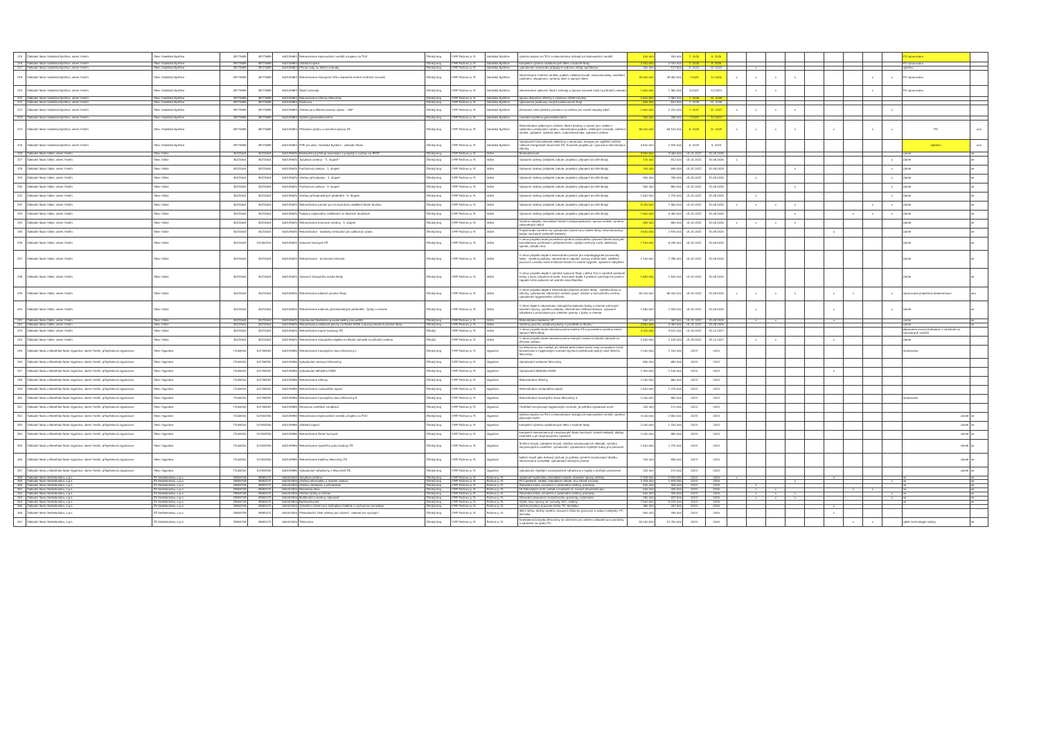| 215 | Základní škola Valašská Bystřice, okres Vsetín | Obec Valašská Bystřice | 48773689 | 48773689 | 600149684 | Rekonstrukce teplovodních ventilů a bojleru na TUV | Zlínský kraj | ORP Rožnov p. R. | Valašská Bystřice | výměna bojleru na TUV a rekonstrukce stávajících teplovodních ventilů | 400 000 | 340 000 | 7. 2025 | 8. 2025 | | | | | | | | | | PD zpracována | |
| 216 | Základní škola Valašská Bystřice, okres Vsetín | Obec Valašská Bystřice | 48773689 | 48773689 | 600149684 | Ústřední topení | Zlínský kraj | ORP Rožnov p. R. | Valašská Bystřice | kompletní výměna radiátorových těles v budově školy | 2 400 000 | 2 040 000 | 7. 2025 | 8. 2025 | | | | | | | | | | PD zpracována | |
| 217 | Základní škola Valašská Bystřice, okres Vsetín | Obec Valašská Bystřice | 48773689 | 48773689 | 600149684 | Přívod vody na školní zahrady | Zlínský kraj | ORP Rožnov p. R. | Valašská Bystřice | vybudování vodovodní přípojky k vodnímu zdroji nad školou | 150 000 | 127 500 | 5. 2022 | 12. 2022 | | x | | | | | | | | splněno | |
| 218 | Základní škola Valašská Bystřice, okres Vsetín | Obec Valašská Bystřice | 48773689 | 48773689 | 600149684 | Rekonstrukce stávajících tříd a kabinetů včetně vnitřních rozvodů | Zlínský kraj | ORP Rožnov p. R. | Valašská Bystřice | rekonstrukce vnitřních omítek, podlah, elektrorozvodů, zdravotechniky, osvětlení, zastínění, rekuperace, výměna oken a topných těles | 33 000 000 | 28 050 000 | 7.2025 | 12.2025 | x | x | x | x | | | | x | x | PD zpracována | |
| 219 | Základní škola Valašská Bystřice, okres Vsetín | Obec Valašská Bystřice | 48773689 | 48773689 | 600149684 | Školní zahrada | Zlínský kraj | ORP Rožnov p. R. | Valašská Bystřice | rekonstrukce oplocení školní zahrady a úprava travnaté části na přírodní zahradu | 1 600 000 | 1 360 000 | 5.2024 | 12.2024 | | x | x | | | | | x | | PD zpracována | |
| 220 | Základní škola Valašská Bystřice, okres Vsetín | Obec Valašská Bystřice | 48773689 | 48773689 | 600149684 | Rekonstrukce střechy tělocvičny | Zlínský kraj | ORP Rožnov p. R. | Valašská Bystřice | úprava dispozice střechy s výměnou střešní krytiny | 1 600 000 | 1 360 000 | 7. 2026 | 12. 2026 | | | | | | | | | | | |
| 221 | Základní škola Valašská Bystřice, okres Vsetín | Obec Valašská Bystřice | 48773689 | 48773689 | 600149684 | Posilovna | Zlínský kraj | ORP Rožnov p. R. | Valašská Bystřice | vybavenost posilovny novými posilovacími stroji | 600 000 | 510 000 | 7. 2025 | 12. 2025 | | | | | | | | | | | |
| 222 | Základní škola Valašská Bystřice, okres Vsetín | Obec Valašská Bystřice | 48773689 | 48773689 | 600149684 | Učebna pro diferencovanou výuku – 2NP | Zlínský kraj | ORP Rožnov p. R. | Valašská Bystřice | přestavba části půdního prostoru na učebnu pro menší skupiny žáků | 2 600 000 | 2 210 000 | 7. 2027 | 12. 2027 | x | x | x | x | | | | | x | | |
| 223 | Základní škola Valašská Bystřice, okres Vsetín | Obec Valašská Bystřice | 48773689 | 48773689 | 600149684 | Systém generálního klíče | Zlínský kraj | ORP Rožnov p. R. | Valašská Bystřice | zavedení systému generálního klíče | 300 000 | 255 000 | 7.2024 | 12.2024 | | | | | | | | | | | |
| 224 | Základní škola Valašská Bystřice, okres Vsetín | Obec Valašská Bystřice | 48773689 | 48773689 | 600149684 | Přístavba výtahu a stavební úprava ZŠ | Zlínský kraj | ORP Rožnov p. R. | Valašská Bystřice | Rekonstrukce odborných učeben, školní družiny a zázemí pro učitele s výstavbou venkovního výtahu, rekonstrukce podlah, veškerých rozvodů, vnitřních omítek, vytápění, výměna oken, vzduchotechnika, vybavení učeben | 66 000 000 | 56 100 000 | 6. 2025 | 12. 2025 | x | x | x | x | | x | | x | x | PD | ano |
| 225 | Základní škola Valašská Bystřice, okres Vsetín | Obec Valašská Bystřice | 48773689 | 48773689 | 600149684 | FVE pro obec Valašská Bystřice - základní škola | Zlínský kraj | ORP Rožnov p. R. | Valašská Bystřice | Vybudování fotovoltaické elektrárny a akumulací energie pro zajištění snížení celkové energetické náročnosti ZŠ. Součástí projektu je i vynucená rekonstrukce střechy. | 3 500 000 | 2 975 000 | 5. 2023 | 9. 2023 | | | | | | | | | | splněno | ano |
| 226 | Základní škola Vidče, okres Vsetín | Obec Vidče | 45211604 | 45211604 | 600149625 | Bezbariérový přístup související s projekty s vazbou na IROP | Zlínský kraj | ORP Rožnov p. R. | Vidče | Bezbariérovost | 3 600 000 | 3 060 000 | 01.01.2022 | 31.08.2025 | | | | | | | | | | záměr | ne |
| 227 | Základní škola Vidče, okres Vsetín | Obec Vidče | 45211604 | 45211604 | 600149625 | Jazyková učebna - "1. stupeň" | Zlínský kraj | ORP Rožnov p. R. | Vidče | Vybavení učebny (nábytek, tabule, projektor, připojení do sítě školy) | 720 000 | 612 000 | 01.01.2022 | 31.08.2025 | x | | | | | | | | x | záměr | ne |
| 228 | Základní škola Vidče, okres Vsetín | Obec Vidče | 45211604 | 45211604 | 600149625 | Počítačová učebna - 1. stupeň | Zlínský kraj | ORP Rožnov p. R. | Vidče | Vybavení učebny (nábytek, tabule, projektor, připojení do sítě školy) | 700 000 | 595 000 | 01.01.2022 | 31.08.2025 | | | | x | | | | | x | záměr | ne |
| 229 | Základní škola Vidče, okres Vsetín | Obec Vidče | 45211604 | 45211604 | 600149625 | Učebna přírodopisu - 1. stupeň | Zlínský kraj | ORP Rožnov p. R. | Vidče | Vybavení učebny (nábytek, tabule, projektor, připojení do sítě školy) | 900 000 | 765 000 | 01.01.2022 | 31.08.2025 | | x | | | | | | | x | záměr | ne |
| 230 | Základní škola Vidče, okres Vsetín | Obec Vidče | 45211604 | 45211604 | 600149625 | Počítačová učebna - II. stupeň | Zlínský kraj | ORP Rožnov p. R. | Vidče | Vybavení učebny (nábytek, tabule, projektor, připojení do sítě školy) | 900 000 | 850 000 | 01.01.2022 | 31.08.2025 | | | | x | | | | | x | záměr | ne |
| 231 | Základní škola Vidče, okres Vsetín | Obec Vidče | 45211604 | 45211604 | 600149625 | Učebna přírodovědných předmětů - II. Stupeň | Zlínský kraj | ORP Rožnov p. R. | Vidče | Vybavení učebny (nábytek, tabule, projektor, připojení do sítě školy) | 1 500 000 | 1 275 000 | 01.01.2022 | 31.08.2025 | | x | | | | | | | x | záměr | ne |
| 232 | Základní škola Vidče, okres Vsetín | Obec Vidče | 45211604 | 45211604 | 600149625 | Rekonstrukce prostor pro činnost dvou oddělení školní družiny | Zlínský kraj | ORP Rožnov p. R. | Vidče | Vybavení učebny (nábytek, tabule, projektor, připojení do sítě školy) | 9 000 000 | 7 650 000 | 01.01.2022 | 31.08.2025 | x | x | x | x | | | | x | x | záměr | ne |
| 233 | Základní škola Vidče, okres Vsetín | Obec Vidče | 45211604 | 45211604 | 600149625 | Podpora zájmového vzdělávání ve školních družinách | Zlínský kraj | ORP Rožnov p. R. | Vidče | Vybavení učebny (nábytek, tabule, projektor, připojení do sítě školy) | 7 600 000 | 6 460 000 | 01.01.2022 | 31.08.2025 | | | | x | | | x | x | x | záměr | ne |
| 234 | Základní škola Vidče, okres Vsetín | Obec Vidče | 45211604 | 45211604 | 600149625 | Rekonstrukce kmenové učebny - 1. stupeň | Zlínský kraj | ORP Rožnov p. R. | Vidče | Výměna nábytku, interaktivní tabule s dataprojektorem, oprava omítek, výměna vestavěných skříní. | 800 000 | 680 000 | 01.01.2022 | 31.08.2025 | x | x | x | x | | | | | | záměr | ne |
| 235 | Základní škola Vidče, okres Vsetín | Obec Vidče | 45211604 | 45211604 | 600149625 | Rekonstrukce - kabinety nesloužící pro odbornou výuku | Zlínský kraj | ORP Rožnov p. R. | Vidče | Projekt bude zaměřen na vybudování zázemí pro učitele školy, rekonstruovány budou současné zastaralé kabinety | 3 500 000 | 2 975 000 | 01.01.2022 | 31.08.2025 | | | | | | x | | | | záměr | ne |
| 236 | Základní škola Vidče, okres Vsetín | Obec Vidče | 45211604 | 120400120 | 600149625 | Vybavení kuchyně ZŠ | Zlínský kraj | ORP Rožnov p. R. | Vidče | V rámci projektu bude provedena výměna zastaralého vybavení školní kuchyně - konvektomat, profirobot s příslušenstvím, výdejní ohřevný vozík, elektrický sporák, chladící box | 7 100 000 | 6 035 000 | 01.01.2022 | 31.08.2025 | | | | | | | | | | záměr | ne |
| 237 | Základní škola Vidče, okres Vsetín | Obec Vidče | 45211604 | 45211604 | 600149625 | Rekonstrukce - technická místnost | Zlínský kraj | ORP Rožnov p. R. | Vidče | V rámci projektu dojde k rekonstrukci prostor pro nepedagogické pracovníky školy - výměna podlahy, rekonstrukce odpadů, opravy omítek stěn, oddělení pracovní a osobní části místnosti sloužící k osobní hygieně, vybavení nábytkem | 2 100 000 | 1 785 000 | 01.01.2022 | 31.08.2025 | | | | | | | | | | záměr | ne |
| 238 | Základní škola Vidče, okres Vsetín | Obec Vidče | 45211604 | 45211604 | 600149625 | Oplocení stávajícího areálu školy | Zlínský kraj | ORP Rožnov p. R. | Vidče | V rámci projektu dojde k výměně oplocení školy v délce 110 m výměně vjezdové brány a dvou vstupních branek. Současně dojde k posílení zpevňujících prvků v západní části oplocení od vodního toku Maretka. | 1 800 000 | 1 530 000 | 01.01.2022 | 31.08.2025 | | | | | | | | | | záměr | ne |
| 239 | Základní škola Vidče, okres Vsetín | Obec Vidče | 45211604 | 45211604 | 600149625 | Rekonstrukce půdních prostor školy | Zlínský kraj | ORP Rožnov p. R. | Vidče | V rámci projektu dojde k rekonstrukci půdních prostor školy - výměna krovu a střechy, vybudování odborných učeben (popř. učeben a komunitního centra), vybudování hygienického zařízení. | 80 000 000 | 68 000 000 | 01.01.2022 | 31.08.2025 | x | x | x | x | | x | x | | x | zpracovaná projektová dokumentace | ano |
| 240 | Základní škola Vidče, okres Vsetín | Obec Vidče | 45211604 | 45211604 | 600149625 | Rekonstrukce kabinetu přírodovědných předmětů - fyziky a chemie | Zlínský kraj | ORP Rožnov p. R. | Vidče | V rámci dojde k rekonstrukci stávajícího kabinetu fyziky a chemie zahrnující stavební úpravy, výměnu podlahy, rekonstrukci elektroinstalace, vybavení nábytkem a pomůckami pro základní pokusy z fyziky a chemie. | 1 560 000 | 1 326 000 | 01.01.2022 | 31.08.2025 | | x | | | | x | | | x | záměr | ne |
| 241 | Základní škola Vidče, okres Vsetín | Obec Vidče | 45211604 | 45211604 | 600149625 | Vybudování školského poradenského pracoviště | Zlínský kraj | ORP Rožnov p. R. | Vidče | Rekonstrukce kabinetu VP | 550 000 | 467 500 | 01.01.2022 | 31.08.2025 | | x | x | | | x | | | | záměr | ne |
| 242 | Základní škola Vidče, okres Vsetín | Obec Vidče | 45211604 | 45211604 | 600149625 | Rekonstrukce asfaltové plochy na školní hřiště a úpravy okolních prostor školy | Zlínský kraj | ORP Rožnov p. R. | Vidče | Výměna povrchu asfaltové plochy v prostředí za školou. | 4 800 000 | 4 080 000 | 01.01.2022 | 31.08.2025 | | | | | | | | | | záměr | ne |
| 243 | Základní škola Vidče, okres Vsetín | Obec Vidče | 45211604 | 45211604 | 600149625 | Rekonstrukce topné soustavy ZŠ | Zlínský | ORP Rožnov p. R. | Vidče | V rámci projektu bude rekonstruována kotelna ZŠ a provedena výměna všech topných těles školy. | 4 200 000 | 3 570 000 | 01.09.2022 | 31.12.2027 | | | | | | | | | | připravena cenová kalkulace v závislosti na současných cenách | |
| 244 | Základní škola Vidče, okres Vsetín | Obec Vidče | 45211604 | 45211604 | 600149625 | Rekonstrukce stávajícího objektu na školní zahradě na přírodní učebnu | Zlínský | ORP Rožnov p. R. | Vidče | V rámci projektu bude rekonstruována stávající stavba na školní zahradě na přírodní učebnu | 2 500 000 | 2 125 000 | 01.09.2022 | 31.12.2027 | | x | x | | | x | | | | záměr | |
| 245 | Základní škola a Mateřská škola Vigantice, okres Vsetín, příspěvková organizace | Obec Vigantice | 71006150 | 102768251 | 600149986 | Rekonstrukce havarijního stavu tělocvičny I. | Zlínský kraj | ORP Rožnov p. R. | Vigantice | Do tělocvičny nám zatéká, při většině dešti máme louže vody na podlaze. Kvůli bezpečnosti a hygienickým normám bychom potřebovali pokrýt nové střechu tělocvičny. | 2 000 000 | 1 700 000 | 2023 | 2024 | | | | | | | | | | realizováno | |
| 246 | Základní škola a Mateřská škola Vigantice, okres Vsetín, příspěvková organizace | Obec Vigantice | 71006150 | 102768251 | 600149986 | Vybudování venkovní tělocvičny | Zlínský kraj | ORP Rožnov p. R. | Vigantice | Vybudování venkovní tělocvičny | 800 000 | 680 000 | 2023 | 2024 | | | | | | | | | | | |
| 247 | Základní škola a Mateřská škola Vigantice, okres Vsetín, příspěvková organizace | Obec Vigantice | 71006150 | 102768251 | 600149986 | Vybudování dětského hřiště | Zlínský kraj | ORP Rožnov p. R. | Vigantice | Vybudování dětského hřiště | 1 300 000 | 1 105 000 | 2023 | 2024 | | | | | | x | | | | | |
| 248 | Základní škola a Mateřská škola Vigantice, okres Vsetín, příspěvková organizace | Obec Vigantice | 71006150 | 102768251 | 600149986 | Rekonstrukce střechy | Zlínský kraj | ORP Rožnov p. R. | Vigantice | Rekonstrukce střechy | 1 000 000 | 850 000 | 2023 | 2024 | | | | | | | | | | | |
| 249 | Základní škola a Mateřská škola Vigantice, okres Vsetín, příspěvková organizace | Obec Vigantice | 71006150 | 102768251 | 600149986 | Rekonstrukce zastaralého topení | Zlínský kraj | ORP Rožnov p. R. | Vigantice | Rekonstrukce zastaralého topení | 1 500 000 | 1 275 000 | 2023 | 2024 | | | | | | | | | | | |
| 250 | Základní škola a Mateřská škola Vigantice, okres Vsetín, příspěvková organizace | Obec Vigantice | 71006150 | 102768251 | 600149986 | Rekonstrukce havarijního stavu tělocvičny II. | Zlínský kraj | ORP Rožnov p. R. | Vigantice | Rekonstrukce havarijního stavu tělocvičny II. | 1 000 000 | 850 000 | 2023 | 2024 | | | | | | | | | | realizováno | |
| 251 | Základní škola a Mateřská škola Vigantice, okres Vsetín, příspěvková organizace | Obec Vigantice | 71006150 | 102768251 | 600149986 | Renovace osvětlení chodbách | Zlínský kraj | ORP Rožnov p. R. | Vigantice | Osvětlení nevyhovuje hygienickým normám, je potřeba vybudovat nové. | 200 000 | 170 000 | 2023 | 2024 | | | | | | | | | | | |
| 252 | Základní škola a Mateřská škola Vigantice, okres Vsetín, příspěvková organizace | Obec Vigantice | 71006150 | 107634180 | 600149986 | Rekonstrukce teplovodních ventilů a bojleru na TUV | Zlínský kraj | ORP Rožnov p. R. | Vigantice | výměna bojleru na TUV a rekonstrukce stávajících teplovodních ventilů, výměna plynových kotlů | 3 000 000 | 2 550 000 | 2023 | 2024 | | | | | | | | | | záměr | ne |
| 253 | Základní škola a Mateřská škola Vigantice, okres Vsetín, příspěvková organizace | Obec Vigantice | 71006150 | 107634180 | 600149986 | Ústřední topení | Zlínský kraj | ORP Rožnov p. R. | Vigantice | kompletní výměna radiátorových těles v budově školy | 2 000 000 | 1 700 000 | 2023 | 2024 | | | | | | | | | | záměr | ne |
| 254 | Základní škola a Mateřská škola Vigantice, okres Vsetín, příspěvková organizace | Obec Vigantice | 71006150 | 107634180 | 600149986 | Rekonstrukce školní kuchyně | Zlínský kraj | ORP Rožnov p. R. | Vigantice | kompletní rekonstrukce již nevyhovující školní kuchyně, včetně obkladů, dlažby, inventáře a již nevyhovujícího vybavení | 1 000 000 | 850 000 | 2023 | 2024 | | | | | | | | | | záměr | ne |
| 255 | Základní škola a Mateřská škola Vigantice, okres Vsetín, příspěvková organizace | Obec Vigantice | 71006150 | 107634180 | 600149986 | Rekonstrukce spodního patra budovy ZŠ | Zlínský kraj | ORP Rožnov p. R. | Vigantice | Snížení stropů, zateplení stropů, výměna nevyhovujících obkladů, výměna nevyhovujícího osvětlení, vymalování, vybudování chybějící šatny pro personál | 1 500 000 | 1 275 000 | 2023 | 2024 | | | | | | | | | | záměr | ne |
| 256 | Základní škola a Mateřská škola Vigantice, okres Vsetín, příspěvková organizace | Obec Vigantice | 71006150 | 107634180 | 600149986 | Rekonstrukce balkónu tělocvičny ZŠ | Zlínský kraj | ORP Rožnov p. R. | Vigantice | balkón slouží jako únikový východ, je potřeba vyměnit nevyhovující dlažbu, rekonstrukce schodiště, vybudování úložných prostor | 700 000 | 595 000 | 2023 | 2024 | | | | | | | | | | záměr | ne |
| 257 | Základní škola a Mateřská škola Vigantice, okres Vsetín, příspěvková organizace | Obec Vigantice | 71006150 | 107634180 | 600149986 | Vybudování nářaďovny v tělocvičně ZŠ | Zlínský kraj | ORP Rožnov p. R. | Vigantice | vybudování chybějící uzamykatelné nářaďovny s regály a úložným prostorem | 200 000 | 170 000 | 2023 | 2024 | | | | | | | | | | záměr | ne |
| 258 | Základní škola Sedmikráska, o.p.s. | ZŠ Sedmikráska, o.p.s. | 25853708 | 49582071 | 600001806 | Jazyková učebna | Zlínský kraj | ORP Rožnov p. R. | Rožnov p. R. | Jazykové hry/hnízda, interaktivní tabule, stavební úpravy učebny | 2 325 000 | 1 976 250 | 2024 | 2026 | x | | | | | x | | | | ne | ne |
| 259 | Základní škola Sedmikráska, o.p.s. | ZŠ Sedmikráska, o.p.s. | 25853708 | 49582071 | 600001806 | Učebna informatiky a mobilní učebna | Zlínský kraj | ORP Rožnov p. R. | Rožnov p. R. | PCs periferie, tablety, interaktivní tabule, el.a síťové rozvody | 2 325 000 | 1 976 250 | 2024 | 2026 | | | | x | | | | | x | ne | ne |
| 260 | Základní škola Sedmikráska, o.p.s. | ZŠ Sedmikráska, o.p.s. | 25853708 | 49582071 | 600001806 | Učebna zeměpisu a přírodopisu | Zlínský kraj | ORP Rožnov p. R. | Rožnov p. R. | Žákovská místa, ozvučení a zatemnění učebny, pomůcky | 500 000 | 425 000 | 2024 | 2026 | | x | | | | | | | | ne | ne |
| 261 | Základní škola Sedmikráska, o.p.s. | ZŠ Sedmikráska, o.p.s. | 25853708 | 49582071 | 600001806 | Řemeslná dílna | Zlínský kraj | ORP Rožnov p. R. | Rožnov p. R. | 18 žákovských míst, nářadí a materiál, el. rozvod, keramická pec | 500 000 | 425 000 | 2024 | 2026 | | x | x | | | | x | x | | ne | ne |
| 262 | Základní škola Sedmikráska, o.p.s. | ZŠ Sedmikráska, o.p.s. | 25853708 | 49582071 | 600001806 | Učebna fyziky a chemie | Zlínský kraj | ORP Rožnov p. R. | Rožnov p. R. | Žákovská místa, ozvučení a zatemnění učebny, pomůcky | 500 000 | 425 000 | 2024 | 2026 | | x | x | x | | | | | x | ne | ne |
| 263 | Základní škola Sedmikráska, o.p.s. | ZŠ Sedmikráska, o.p.s. | 25853708 | 49582071 | 600001806 | Multifunkční učebna, laboratoř | Zlínský kraj | ORP Rožnov p. R. | Rožnov p. R. | Žákovská laboratorní místa/hnízda, pomůcky, zatemnění | 250 000 | 637 500 | 2024 | 2026 | | x | x | x | | | | | x | ne | ne |
| 264 | Základní škola Sedmikráska, o.p.s. | ZŠ Sedmikráska, o.p.s. | 25853708 | 49582071 | 600001806 | Bezbariérovost | Zlínský kraj | ORP Rožnov p. R. | Rožnov p. R. | Výtah, stav. úpravy, el. rozvody, WC, učebny | 7 500 000 | 6 375 000 | 2024 | 2026 | | | | | | | | | | ne | ne |
| 265 | Základní škola Sedmikráska, o.p.s. | ZŠ Sedmikráska, o.p.s. | 25853708 | 49582071 | 600001806 | Vytvoření zázemí pro zástupkyni ředitele a výchovnou poradkyni | Zlínský kraj | ORP Rožnov p. R. | Rožnov p. R. | úložné prostory, pracovní místo, PC technika. | 350 000 | 297 500 | 2024 | 2026 | | | | | | x | | | | | |
| 266 | Základní škola Sedmikráska, o.p.s. | ZŠ Sedmikráska, o.p.s. | 25853708 | 49582071 | 600001806 | Přebudování části učebny pro zázemí - kabinet pro vyučující | Zlínský kraj | ORP Rožnov p. R. | Rožnov p. R. | dělící stěna, úložný systém, pracovní místa 5x (pracovní a sedací nábytek), PC technika. | 900 000 | 765 000 | 2024 | 2026 | | | | | | x | | | | | |
| 267 | Základní škola Sedmikráska, o.p.s. | ZŠ Sedmikráska, o.p.s. | 25853708 | 49582071 | 600001806 | Tělocvična | Zlínský kraj | ORP Rožnov p. R. | Rožnov p. R. | Kontejnerová stavba tělocvičny se zázemím pro učitele a skladem pro pomůcky a vybavení na výuku TV. | 15 000 000 | 12 750 000 | 2024 | 2026 | | | | | | | x | x | | výběr technologie stavby | ne |